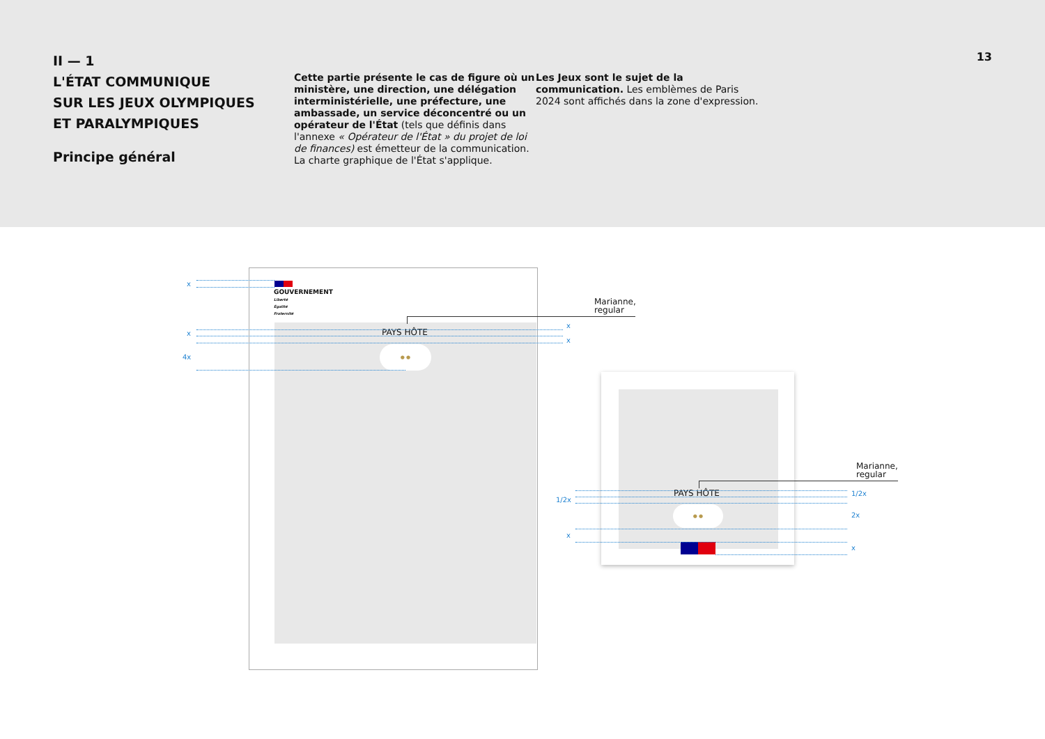II — 1
L'ÉTAT COMMUNIQUE
SUR LES JEUX OLYMPIQUES
ET PARALYMPIQUES
Principe général
Cette partie présente le cas de figure où un ministère, une direction, une délégation interministérielle, une préfecture, une ambassade, un service déconcentré ou un opérateur de l'État (tels que définis dans l'annexe « Opérateur de l'État » du projet de loi de finances) est émetteur de la communication. La charte graphique de l'État s'applique.
Les Jeux sont le sujet de la communication. Les emblèmes de Paris 2024 sont affichés dans la zone d'expression.
13
GOUVERNEMENT
Liberté
Égalité
Fraternité
PAYS HÔTE
● ●
x
x
4x
x
x
Marianne,
regular
PAYS HÔTE
● ●
Marianne,
regular
1/2x
x
1/2x
2x
x